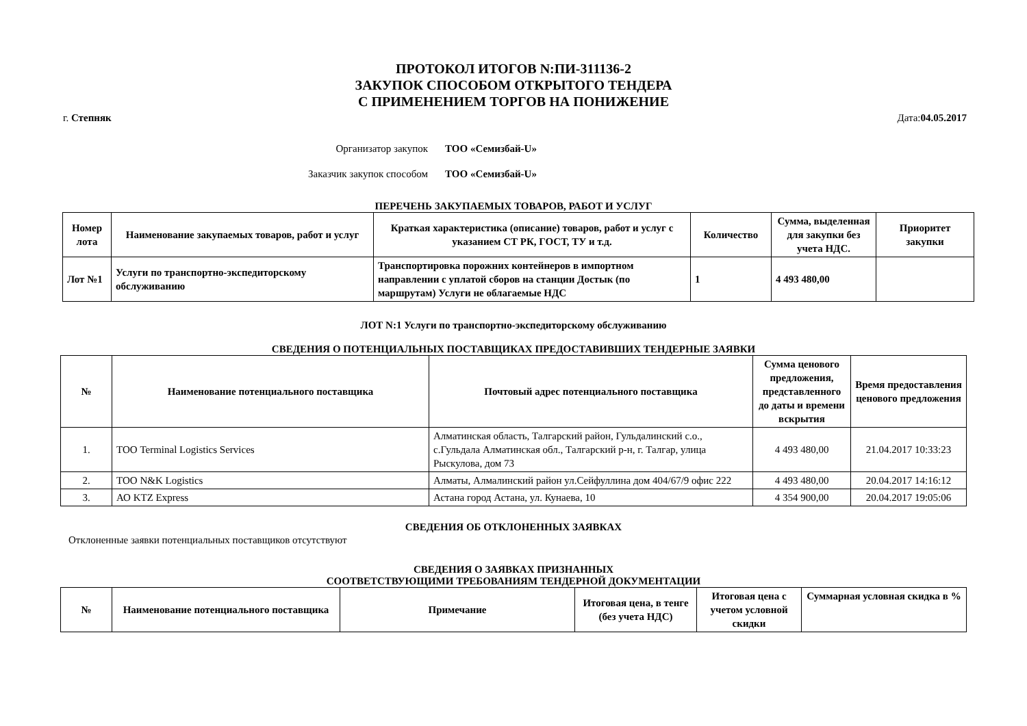ПРОТОКОЛ ИТОГОВ N:ПИ-311136-2
ЗАКУПОК СПОСОБОМ ОТКРЫТОГО ТЕНДЕРА
С ПРИМЕНЕНИЕМ ТОРГОВ НА ПОНИЖЕНИЕ
г. Степняк Дата:04.05.2017
Организатор закупок ТОО «Семизбай-U»
Заказчик закупок способом ТОО «Семизбай-U»
ПЕРЕЧЕНЬ ЗАКУПАЕМЫХ ТОВАРОВ, РАБОТ И УСЛУГ
| Номер лота | Наименование закупаемых товаров, работ и услуг | Краткая характеристика (описание) товаров, работ и услуг с указанием СТ РК, ГОСТ, ТУ и т.д. | Количество | Сумма, выделенная для закупки без учета НДС. | Приоритет закупки |
| --- | --- | --- | --- | --- | --- |
| Лот №1 | Услуги по транспортно-экспедиторскому обслуживанию | Транспортировка порожних контейнеров в импортном направлении с уплатой сборов на станции Достык (по маршрутам) Услуги не облагаемые НДС | 1 | 4 493 480,00 | |
ЛОТ N:1 Услуги по транспортно-экспедиторскому обслуживанию
СВЕДЕНИЯ О ПОТЕНЦИАЛЬНЫХ ПОСТАВЩИКАХ ПРЕДОСТАВИВШИХ ТЕНДЕРНЫЕ ЗАЯВКИ
| № | Наименование потенциального поставщика | Почтовый адрес потенциального поставщика | Сумма ценового предложения, представленного до даты и времени вскрытия | Время предоставления ценового предложения |
| --- | --- | --- | --- | --- |
| 1. | ТОО Terminal Logistics Services | Алматинская область, Талгарский район, Гульдалинский с.о., с.Гульдала Алматинская обл., Талгарский р-н, г. Талгар, улица Рыскулова, дом 73 | 4 493 480,00 | 21.04.2017 10:33:23 |
| 2. | ТОО N&K Logistics | Алматы, Алмалинский район ул.Сейфуллина дом 404/67/9 офис 222 | 4 493 480,00 | 20.04.2017 14:16:12 |
| 3. | АО KTZ Express | Астана город Астана, ул. Кунаева, 10 | 4 354 900,00 | 20.04.2017 19:05:06 |
СВЕДЕНИЯ ОБ ОТКЛОНЕННЫХ ЗАЯВКАХ
Отклоненные заявки потенциальных поставщиков отсутствуют
СВЕДЕНИЯ О ЗАЯВКАХ ПРИЗНАННЫХ
СООТВЕТСТВУЮЩИМИ ТРЕБОВАНИЯМ ТЕНДЕРНОЙ ДОКУМЕНТАЦИИ
| № | Наименование потенциального поставщика | Примечание | Итоговая цена, в тенге (без учета НДС) | Итоговая цена с учетом условной скидки | Суммарная условная скидка в % |
| --- | --- | --- | --- | --- | --- |